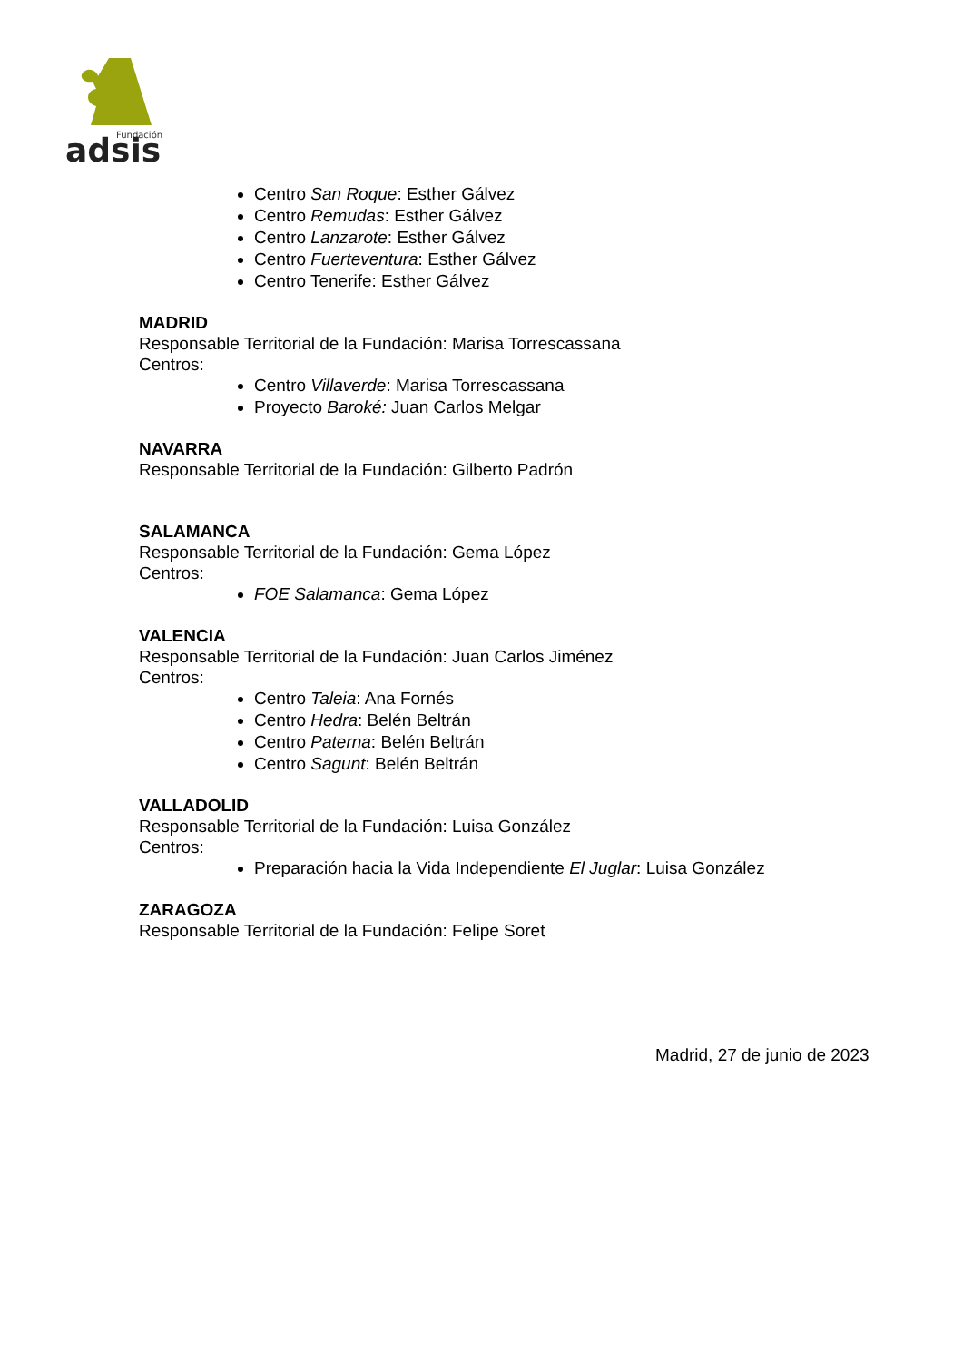Fundación
adsis
Centro San Roque: Esther Gálvez
Centro Remudas: Esther Gálvez
Centro Lanzarote: Esther Gálvez
Centro Fuerteventura: Esther Gálvez
Centro Tenerife: Esther Gálvez
MADRID
Responsable Territorial de la Fundación: Marisa Torrescassana
Centros:
Centro Villaverde: Marisa Torrescassana
Proyecto Baroké: Juan Carlos Melgar
NAVARRA
Responsable Territorial de la Fundación: Gilberto Padrón
SALAMANCA
Responsable Territorial de la Fundación: Gema López
Centros:
FOE Salamanca: Gema López
VALENCIA
Responsable Territorial de la Fundación: Juan Carlos Jiménez
Centros:
Centro Taleia: Ana Fornés
Centro Hedra: Belén Beltrán
Centro Paterna: Belén Beltrán
Centro Sagunt: Belén Beltrán
VALLADOLID
Responsable Territorial de la Fundación: Luisa González
Centros:
Preparación hacia la Vida Independiente El Juglar: Luisa González
ZARAGOZA
Responsable Territorial de la Fundación: Felipe Soret
Madrid, 27 de junio de 2023